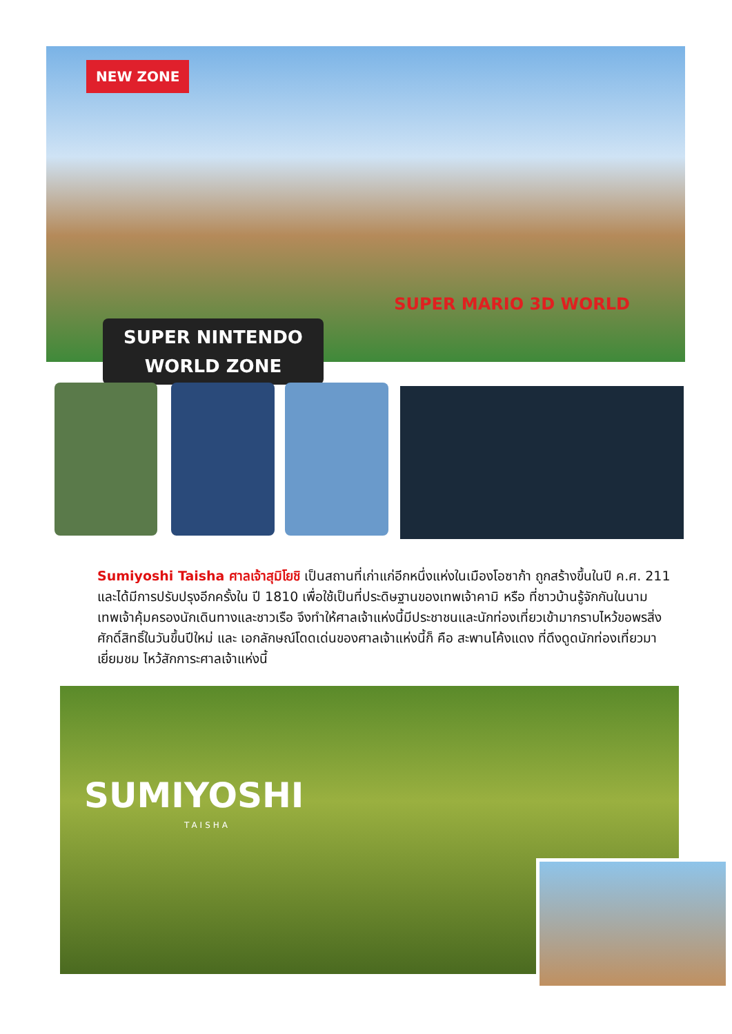NEW ZONE
SUPER NINTENDO
WORLD ZONE
SUPER MARIO 3D WORLD
Sumiyoshi Taisha ศาลเจ้าสุมิโยชิ เป็นสถานที่เก่าแก่อีกหนึ่งแห่งในเมืองโอซาก้า ถูกสร้างขึ้นในปี ค.ศ. 211 และได้มีการปรับปรุงอีกครั้งใน ปี 1810 เพื่อใช้เป็นที่ประดิษฐานของเทพเจ้าคามิ หรือ ที่ชาวบ้านรู้จักกันในนามเทพเจ้าคุ้มครองนักเดินทางและชาวเรือ จึงทำให้ศาลเจ้าแห่งนี้มีประชาชนและนักท่องเที่ยวเข้ามากราบไหว้ขอพรสิ่งศักดิ์สิทธิ์ในวันขึ้นปีใหม่ และ เอกลักษณ์โดดเด่นของศาลเจ้าแห่งนี้ก็ คือ สะพานโค้งแดง ที่ดึงดูดนักท่องเที่ยวมาเยี่ยมชม ไหว้สักการะศาลเจ้าแห่งนี้
SUMIYOSHI
TAISHA